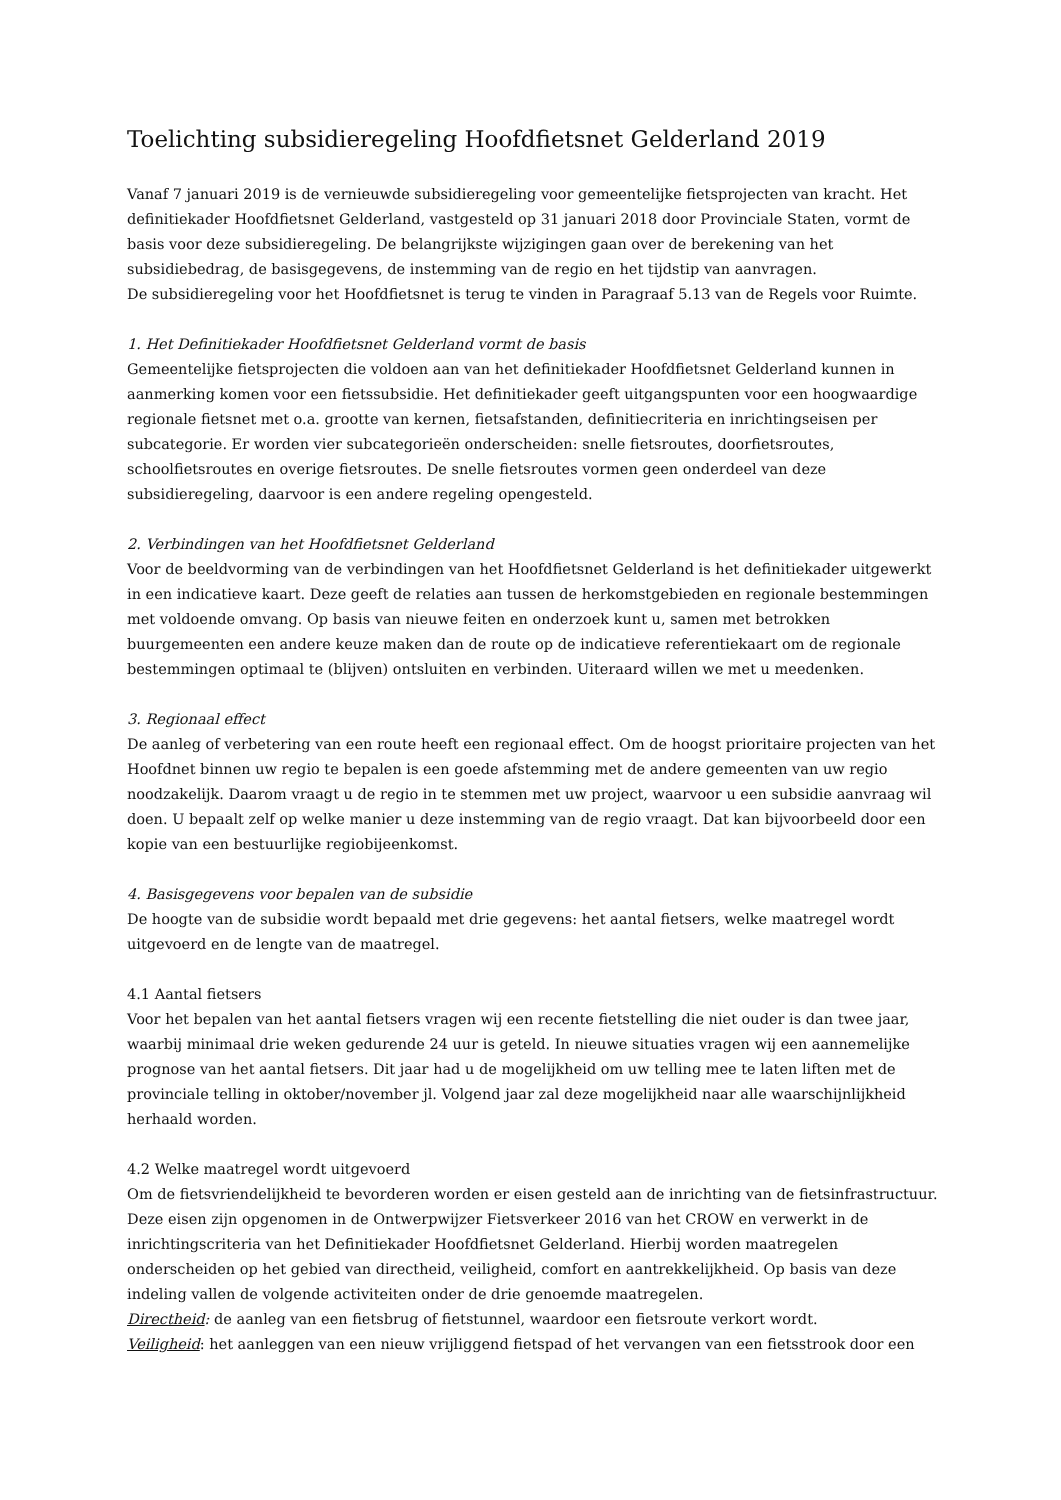Toelichting subsidieregeling Hoofdfietsnet Gelderland 2019
Vanaf 7 januari 2019 is de vernieuwde subsidieregeling voor gemeentelijke fietsprojecten van kracht. Het definitiekader Hoofdfietsnet Gelderland, vastgesteld op 31 januari 2018 door Provinciale Staten, vormt de basis voor deze subsidieregeling. De belangrijkste wijzigingen gaan over de berekening van het subsidiebedrag, de basisgegevens, de instemming van de regio en het tijdstip van aanvragen.
De subsidieregeling voor het Hoofdfietsnet is terug te vinden in Paragraaf 5.13 van de Regels voor Ruimte.
1. Het Definitiekader Hoofdfietsnet Gelderland vormt de basis
Gemeentelijke fietsprojecten die voldoen aan van het definitiekader Hoofdfietsnet Gelderland kunnen in aanmerking komen voor een fietssubsidie. Het definitiekader geeft uitgangspunten voor een hoogwaardige regionale fietsnet met o.a. grootte van kernen, fietsafstanden, definitiecriteria en inrichtingseisen per subcategorie. Er worden vier subcategorieën onderscheiden: snelle fietsroutes, doorfietsroutes, schoolfietsroutes en overige fietsroutes. De snelle fietsroutes vormen geen onderdeel van deze subsidieregeling, daarvoor is een andere regeling opengesteld.
2. Verbindingen van het Hoofdfietsnet Gelderland
Voor de beeldvorming van de verbindingen van het Hoofdfietsnet Gelderland is het definitiekader uitgewerkt in een indicatieve kaart. Deze geeft de relaties aan tussen de herkomstgebieden en regionale bestemmingen met voldoende omvang. Op basis van nieuwe feiten en onderzoek kunt u, samen met betrokken buurgemeenten een andere keuze maken dan de route op de indicatieve referentiekaart om de regionale bestemmingen optimaal te (blijven) ontsluiten en verbinden. Uiteraard willen we met u meedenken.
3. Regionaal effect
De aanleg of verbetering van een route heeft een regionaal effect. Om de hoogst prioritaire projecten van het Hoofdnet binnen uw regio te bepalen is een goede afstemming met de andere gemeenten van uw regio noodzakelijk. Daarom vraagt u de regio in te stemmen met uw project, waarvoor u een subsidie aanvraag wil doen. U bepaalt zelf op welke manier u deze instemming van de regio vraagt. Dat kan bijvoorbeeld door een kopie van een bestuurlijke regiobijeenkomst.
4. Basisgegevens voor bepalen van de subsidie
De hoogte van de subsidie wordt bepaald met drie gegevens: het aantal fietsers, welke maatregel wordt uitgevoerd en de lengte van de maatregel.
4.1 Aantal fietsers
Voor het bepalen van het aantal fietsers vragen wij een recente fietstelling die niet ouder is dan twee jaar, waarbij minimaal drie weken gedurende 24 uur is geteld. In nieuwe situaties vragen wij een aannemelijke prognose van het aantal fietsers. Dit jaar had u de mogelijkheid om uw telling mee te laten liften met de provinciale telling in oktober/november jl. Volgend jaar zal deze mogelijkheid naar alle waarschijnlijkheid herhaald worden.
4.2 Welke maatregel wordt uitgevoerd
Om de fietsvriendelijkheid te bevorderen worden er eisen gesteld aan de inrichting van de fietsinfrastructuur. Deze eisen zijn opgenomen in de Ontwerpwijzer Fietsverkeer 2016 van het CROW en verwerkt in de inrichtingscriteria van het Definitiekader Hoofdfietsnet Gelderland. Hierbij worden maatregelen onderscheiden op het gebied van directheid, veiligheid, comfort en aantrekkelijkheid. Op basis van deze indeling vallen de volgende activiteiten onder de drie genoemde maatregelen.
Directheid: de aanleg van een fietsbrug of fietstunnel, waardoor een fietsroute verkort wordt.
Veiligheid: het aanleggen van een nieuw vrijliggend fietspad of het vervangen van een fietsstrook door een